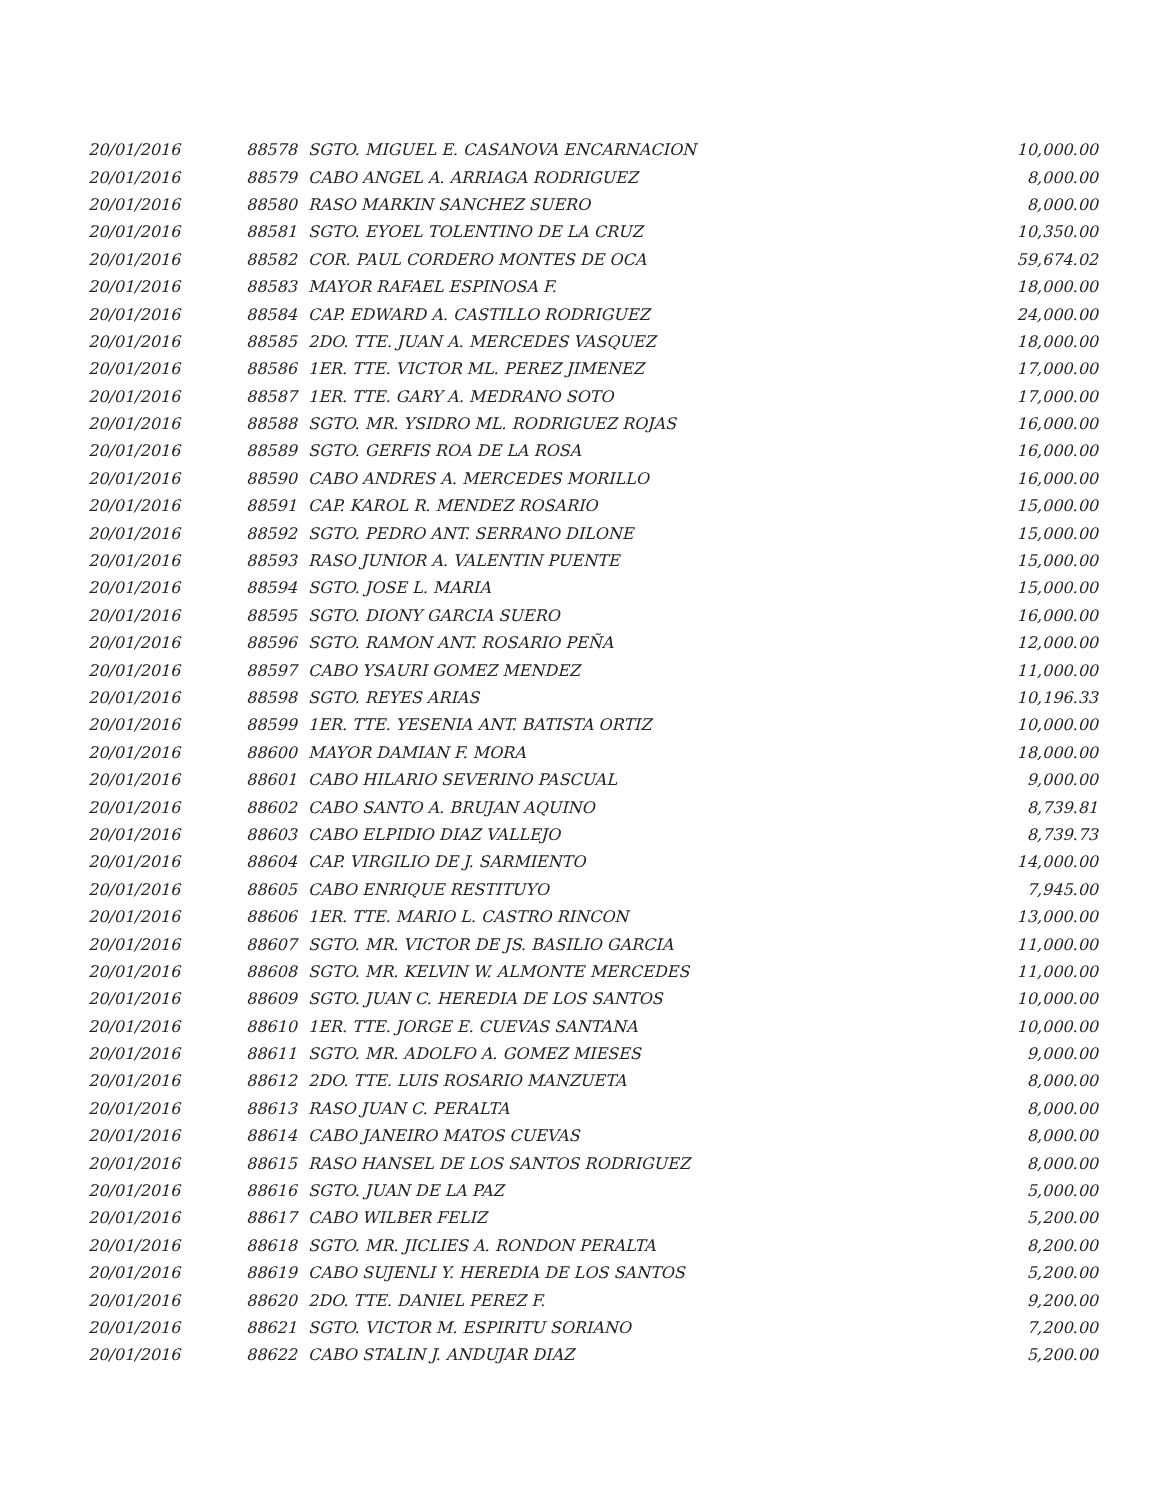| 20/01/2016 | 88578 | SGTO. MIGUEL E. CASANOVA ENCARNACION | 10,000.00 |
| 20/01/2016 | 88579 | CABO ANGEL A. ARRIAGA RODRIGUEZ | 8,000.00 |
| 20/01/2016 | 88580 | RASO MARKIN SANCHEZ SUERO | 8,000.00 |
| 20/01/2016 | 88581 | SGTO. EYOEL TOLENTINO DE LA CRUZ | 10,350.00 |
| 20/01/2016 | 88582 | COR. PAUL CORDERO MONTES DE OCA | 59,674.02 |
| 20/01/2016 | 88583 | MAYOR RAFAEL ESPINOSA F. | 18,000.00 |
| 20/01/2016 | 88584 | CAP. EDWARD A. CASTILLO RODRIGUEZ | 24,000.00 |
| 20/01/2016 | 88585 | 2DO. TTE. JUAN A. MERCEDES VASQUEZ | 18,000.00 |
| 20/01/2016 | 88586 | 1ER. TTE. VICTOR ML. PEREZ JIMENEZ | 17,000.00 |
| 20/01/2016 | 88587 | 1ER. TTE. GARY A. MEDRANO SOTO | 17,000.00 |
| 20/01/2016 | 88588 | SGTO. MR. YSIDRO ML. RODRIGUEZ ROJAS | 16,000.00 |
| 20/01/2016 | 88589 | SGTO. GERFIS ROA DE LA ROSA | 16,000.00 |
| 20/01/2016 | 88590 | CABO ANDRES A. MERCEDES MORILLO | 16,000.00 |
| 20/01/2016 | 88591 | CAP. KAROL R. MENDEZ ROSARIO | 15,000.00 |
| 20/01/2016 | 88592 | SGTO. PEDRO ANT. SERRANO DILONE | 15,000.00 |
| 20/01/2016 | 88593 | RASO JUNIOR A. VALENTIN PUENTE | 15,000.00 |
| 20/01/2016 | 88594 | SGTO. JOSE L. MARIA | 15,000.00 |
| 20/01/2016 | 88595 | SGTO. DIONY GARCIA SUERO | 16,000.00 |
| 20/01/2016 | 88596 | SGTO. RAMON ANT. ROSARIO PEÑA | 12,000.00 |
| 20/01/2016 | 88597 | CABO YSAURI GOMEZ MENDEZ | 11,000.00 |
| 20/01/2016 | 88598 | SGTO. REYES ARIAS | 10,196.33 |
| 20/01/2016 | 88599 | 1ER. TTE. YESENIA ANT. BATISTA ORTIZ | 10,000.00 |
| 20/01/2016 | 88600 | MAYOR DAMIAN F. MORA | 18,000.00 |
| 20/01/2016 | 88601 | CABO HILARIO SEVERINO PASCUAL | 9,000.00 |
| 20/01/2016 | 88602 | CABO SANTO A. BRUJAN AQUINO | 8,739.81 |
| 20/01/2016 | 88603 | CABO ELPIDIO DIAZ VALLEJO | 8,739.73 |
| 20/01/2016 | 88604 | CAP. VIRGILIO DE J. SARMIENTO | 14,000.00 |
| 20/01/2016 | 88605 | CABO ENRIQUE RESTITUYO | 7,945.00 |
| 20/01/2016 | 88606 | 1ER. TTE. MARIO L. CASTRO RINCON | 13,000.00 |
| 20/01/2016 | 88607 | SGTO. MR. VICTOR DE JS. BASILIO GARCIA | 11,000.00 |
| 20/01/2016 | 88608 | SGTO. MR. KELVIN W. ALMONTE MERCEDES | 11,000.00 |
| 20/01/2016 | 88609 | SGTO. JUAN C. HEREDIA DE LOS SANTOS | 10,000.00 |
| 20/01/2016 | 88610 | 1ER. TTE. JORGE E. CUEVAS SANTANA | 10,000.00 |
| 20/01/2016 | 88611 | SGTO. MR. ADOLFO A. GOMEZ MIESES | 9,000.00 |
| 20/01/2016 | 88612 | 2DO. TTE. LUIS ROSARIO MANZUETA | 8,000.00 |
| 20/01/2016 | 88613 | RASO JUAN C. PERALTA | 8,000.00 |
| 20/01/2016 | 88614 | CABO JANEIRO MATOS CUEVAS | 8,000.00 |
| 20/01/2016 | 88615 | RASO HANSEL DE LOS SANTOS RODRIGUEZ | 8,000.00 |
| 20/01/2016 | 88616 | SGTO. JUAN DE LA PAZ | 5,000.00 |
| 20/01/2016 | 88617 | CABO WILBER FELIZ | 5,200.00 |
| 20/01/2016 | 88618 | SGTO. MR. JICLIES A. RONDON PERALTA | 8,200.00 |
| 20/01/2016 | 88619 | CABO SUJENLI Y. HEREDIA DE LOS SANTOS | 5,200.00 |
| 20/01/2016 | 88620 | 2DO. TTE. DANIEL PEREZ F. | 9,200.00 |
| 20/01/2016 | 88621 | SGTO. VICTOR M. ESPIRITU SORIANO | 7,200.00 |
| 20/01/2016 | 88622 | CABO STALIN J. ANDUJAR DIAZ | 5,200.00 |